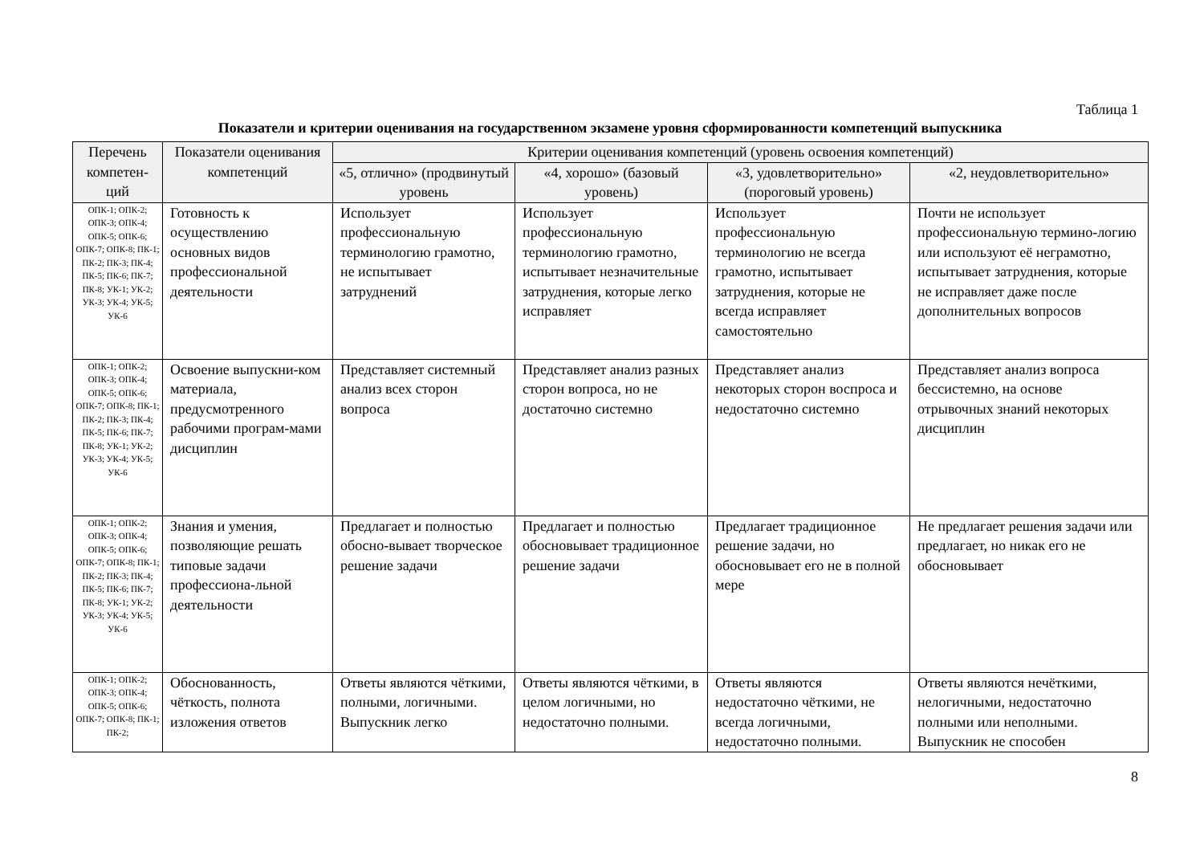Таблица 1
Показатели и критерии оценивания на государственном экзамене уровня сформированности компетенций выпускника
| Перечень компетен-ций | Показатели оценивания компетенций | Критерии оценивания компетенций (уровень освоения компетенций) | | | |
| --- | --- | --- | --- | --- | --- |
| | | «5, отлично» (продвинутый уровень | «4, хорошо» (базовый уровень) | «3, удовлетворительно» (пороговый уровень) | «2, неудовлетворительно» |
| ОПК-1; ОПК-2; ОПК-3; ОПК-4; ОПК-5; ОПК-6; ОПК-7; ОПК-8; ПК-1; ПК-2; ПК-3; ПК-4; ПК-5; ПК-6; ПК-7; ПК-8; УК-1; УК-2; УК-3; УК-4; УК-5; УК-6 | Готовность к осуществлению основных видов профессиональной деятельности | Использует профессиональную терминологию грамотно, не испытывает затруднений | Использует профессиональную терминологию грамотно, испытывает незначительные затруднения, которые легко исправляет | Использует профессиональную терминологию не всегда грамотно, испытывает затруднения, которые не всегда исправляет самостоятельно | Почти не использует профессиональную термино-логию или используют её неграмотно, испытывает затруднения, которые не исправляет даже после дополнительных вопросов |
| ОПК-1; ОПК-2; ОПК-3; ОПК-4; ОПК-5; ОПК-6; ОПК-7; ОПК-8; ПК-1; ПК-2; ПК-3; ПК-4; ПК-5; ПК-6; ПК-7; ПК-8; УК-1; УК-2; УК-3; УК-4; УК-5; УК-6 | Освоение выпускни-ком материала, предусмотренного рабочими програм-мами дисциплин | Представляет системный анализ всех сторон вопроса | Представляет анализ разных сторон вопроса, но не достаточно системно | Представляет анализ некоторых сторон воспроса и недостаточно системно | Представляет анализ вопроса бессистемно, на основе отрывочных знаний некоторых дисциплин |
| ОПК-1; ОПК-2; ОПК-3; ОПК-4; ОПК-5; ОПК-6; ОПК-7; ОПК-8; ПК-1; ПК-2; ПК-3; ПК-4; ПК-5; ПК-6; ПК-7; ПК-8; УК-1; УК-2; УК-3; УК-4; УК-5; УК-6 | Знания и умения, позволяющие решать типовые задачи профессиона-льной деятельности | Предлагает и полностью обосно-вывает творческое решение задачи | Предлагает и полностью обосновывает традиционное решение задачи | Предлагает традиционное решение задачи, но обосновывает его не в полной мере | Не предлагает решения задачи или предлагает, но никак его не обосновывает |
| ОПК-1; ОПК-2; ОПК-3; ОПК-4; ОПК-5; ОПК-6; ОПК-7; ОПК-8; ПК-1; ПК-2; | Обоснованность, чёткость, полнота изложения ответов | Ответы являются чёткими, полными, логичными. Выпускник легко | Ответы являются чёткими, в целом логичными, но недостаточно полными. | Ответы являются недостаточно чёткими, не всегда логичными, недостаточно полными. | Ответы являются нечёткими, нелогичными, недостаточно полными или неполными. Выпускник не способен |
8